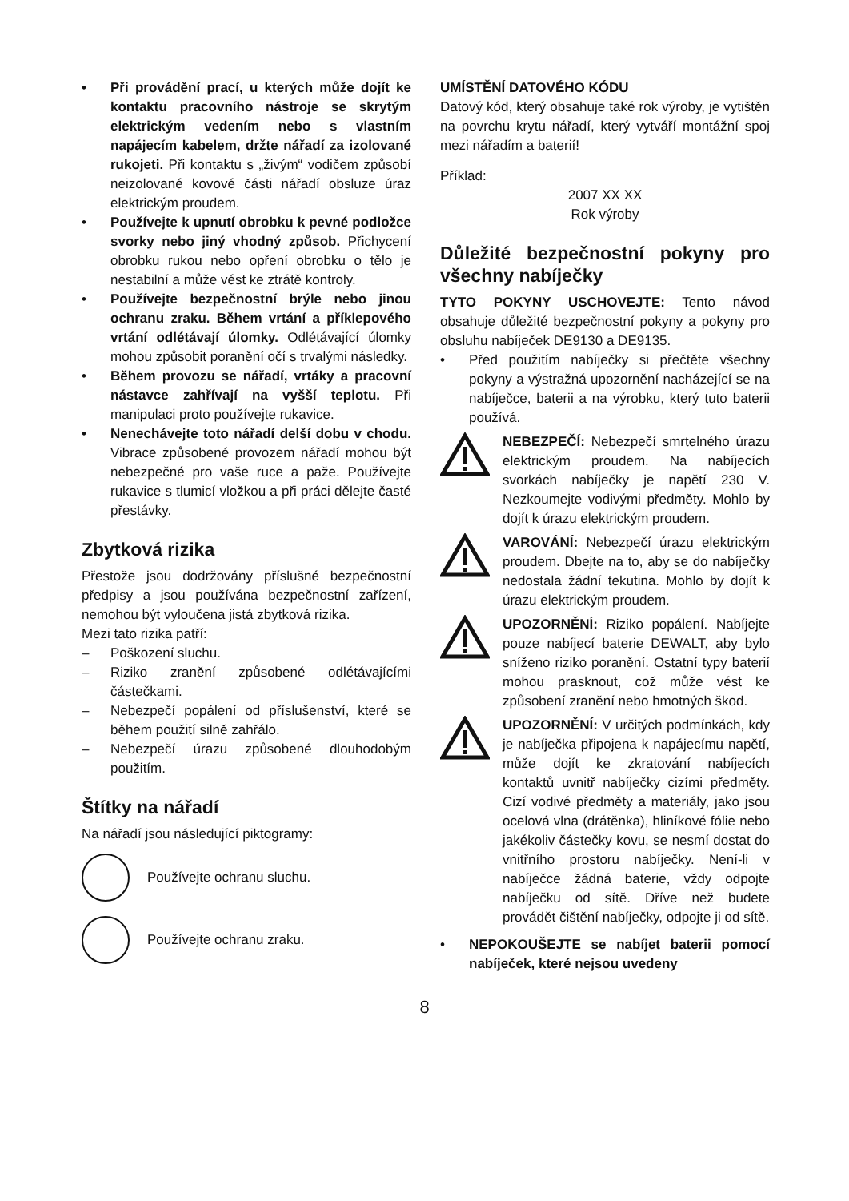• Při provádění prací, u kterých může dojít ke kontaktu pracovního nástroje se skrytým elektrickým vedením nebo s vlastním napájecím kabelem, držte nářadí za izolované rukojeti. Při kontaktu s „živým“ vodičem způsobí neizolované kovové části nářadí obsluze úraz elektrickým proudem.
• Používejte k upnutí obrobku k pevné podložce svorky nebo jiný vhodný způsob. Přichycení obrobku rukou nebo opření obrobku o tělo je nestabilní a může vést ke ztrátě kontroly.
• Používejte bezpečnostní brýle nebo jinou ochranu zraku. Během vrtání a příklepového vrtání odlétávají úlomky. Odlétávající úlomky mohou způsobit poranění očí s trvalými následky.
• Během provozu se nářadí, vrtáky a pracovní nástavce zahřívají na vyšší teplotu. Při manipulaci proto používejte rukavice.
• Nenechávejte toto nářadí delší dobu v chodu. Vibrace způsobené provozem nářadí mohou být nebezpečné pro vaše ruce a paže. Používejte rukavice s tlumicí vložkou a při práci dělejte časté přestávky.
Zbytková rizika
Přestože jsou dodržovány příslušné bezpečnostní předpisy a jsou používána bezpečnostní zařízení, nemohou být vyloučena jistá zbytková rizika.
Mezi tato rizika patří:
– Poškození sluchu.
– Riziko zranění způsobené odlétávajícími částečkami.
– Nebezpečí popálení od příslušenství, které se během použití silně zahřálo.
– Nebezpečí úrazu způsobené dlouhodobým použitím.
Štítky na nářadí
Na nářadí jsou následující piktogramy:
Používejte ochranu sluchu.
Používejte ochranu zraku.
UMÍSTĚNÍ DATOVÉHO KÓDU
Datový kód, který obsahuje také rok výroby, je vytištěn na povrchu krytu nářadí, který vytváří montážní spoj mezi nářadím a baterií!
Příklad:
2007 XX XX
Rok výroby
Důležité bezpečnostní pokyny pro všechny nabíječky
TYTO POKYNY USCHOVEJTE: Tento návod obsahuje důležité bezpečnostní pokyny a pokyny pro obsluhu nabíječek DE9130 a DE9135.
• Před použitím nabíječky si přečtěte všechny pokyny a výstražná upozornění nacházející se na nabíječce, baterii a na výrobku, který tuto baterii používá.
NEBEZPEČÍ: Nebezpečí smrtelného úrazu elektrickým proudem. Na nabíjecích svorkách nabíječky je napětí 230 V. Nezkoumejte vodivými předměty. Mohlo by dojít k úrazu elektrickým proudem.
VAROVÁNÍ: Nebezpečí úrazu elektrickým proudem. Dbejte na to, aby se do nabíječky nedostala žádní tekutina. Mohlo by dojít k úrazu elektrickým proudem.
UPOZORNĚNÍ: Riziko popálení. Nabíjejte pouze nabíjecí baterie DEWALT, aby bylo sníženo riziko poranění. Ostatní typy baterií mohou prasknout, což může vést ke způsobení zranění nebo hmotných škod.
UPOZORNĚNÍ: V určitých podmínkách, kdy je nabíječka připojena k napájecímu napětí, může dojít ke zkratování nabíjecích kontaktů uvnitř nabíječky cizími předměty. Cizí vodivé předměty a materiály, jako jsou ocelová vlna (drátěnka), hliníkové fólie nebo jakékoliv částečky kovu, se nesmí dostat do vnitřního prostoru nabíječky. Není-li v nabíječce žádná baterie, vždy odpojte nabíječku od sítě. Dříve než budete provádět čištění nabíječky, odpojte ji od sítě.
• NEPOKOUŠEJTE se nabíjet baterii pomocí nabíječek, které nejsou uvedeny
8